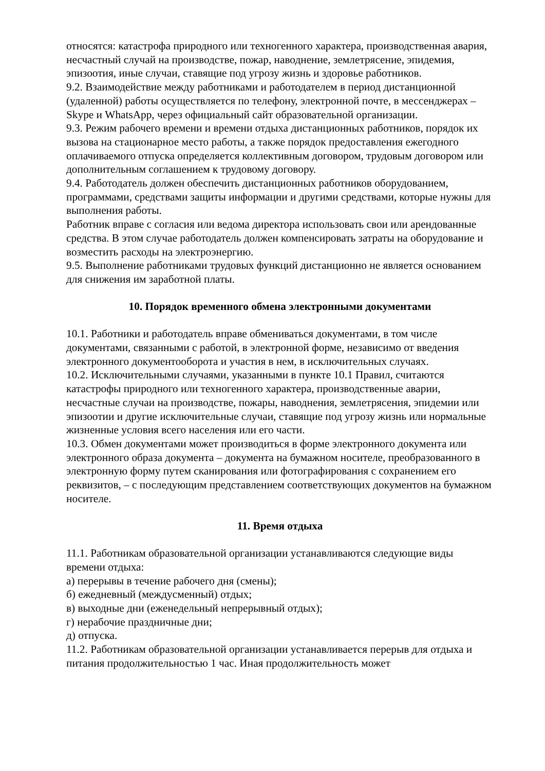относятся: катастрофа природного или техногенного характера, производственная авария, несчастный случай на производстве, пожар, наводнение, землетрясение, эпидемия, эпизоотия, иные случаи, ставящие под угрозу жизнь и здоровье работников.
9.2. Взаимодействие между работниками и работодателем в период дистанционной (удаленной) работы осуществляется по телефону, электронной почте, в мессенджерах – Skype и WhatsApp, через официальный сайт образовательной организации.
9.3. Режим рабочего времени и времени отдыха дистанционных работников, порядок их вызова на стационарное место работы, а также порядок предоставления ежегодного оплачиваемого отпуска определяется коллективным договором, трудовым договором или дополнительным соглашением к трудовому договору.
9.4. Работодатель должен обеспечить дистанционных работников оборудованием, программами, средствами защиты информации и другими средствами, которые нужны для выполнения работы.
Работник вправе с согласия или ведома директора использовать свои или арендованные средства. В этом случае работодатель должен компенсировать затраты на оборудование и возместить расходы на электроэнергию.
9.5. Выполнение работниками трудовых функций дистанционно не является основанием для снижения им заработной платы.
10. Порядок временного обмена электронными документами
10.1. Работники и работодатель вправе обмениваться документами, в том числе документами, связанными с работой, в электронной форме, независимо от введения электронного документооборота и участия в нем, в исключительных случаях.
10.2. Исключительными случаями, указанными в пункте 10.1 Правил, считаются катастрофы природного или техногенного характера, производственные аварии, несчастные случаи на производстве, пожары, наводнения, землетрясения, эпидемии или эпизоотии и другие исключительные случаи, ставящие под угрозу жизнь или нормальные жизненные условия всего населения или его части.
10.3. Обмен документами может производиться в форме электронного документа или электронного образа документа – документа на бумажном носителе, преобразованного в электронную форму путем сканирования или фотографирования с сохранением его реквизитов, – с последующим представлением соответствующих документов на бумажном носителе.
11. Время отдыха
11.1. Работникам образовательной организации устанавливаются следующие виды времени отдыха:
а) перерывы в течение рабочего дня (смены);
б) ежедневный (междусменный) отдых;
в) выходные дни (еженедельный непрерывный отдых);
г) нерабочие праздничные дни;
д) отпуска.
11.2. Работникам образовательной организации устанавливается перерыв для отдыха и питания продолжительностью 1 час. Иная продолжительность может